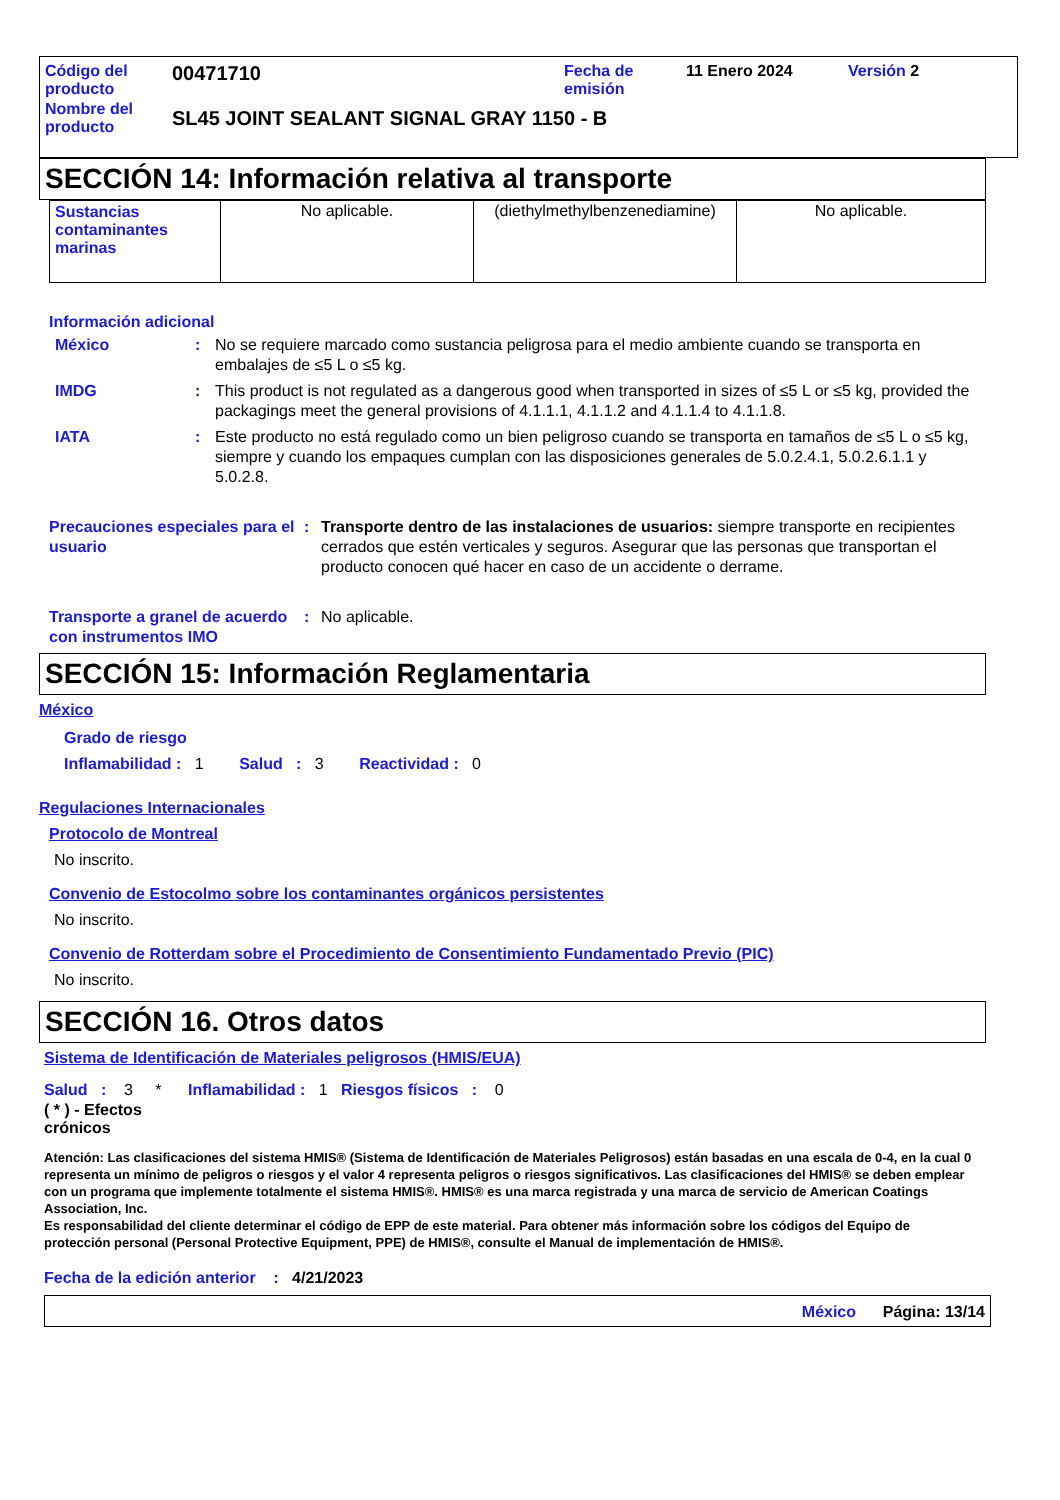| Código del producto | 00471710 | Fecha de emisión | 11 Enero 2024 | Versión 2 |
| Nombre del producto | SL45 JOINT SEALANT SIGNAL GRAY 1150 - B | | | |
SECCIÓN 14: Información relativa al transporte
| Sustancias contaminantes marinas | No aplicable. | (diethylmethylbenzenediamine) | No aplicable. |
Información adicional
México: No se requiere marcado como sustancia peligrosa para el medio ambiente cuando se transporta en embalajes de ≤5 L o ≤5 kg.
IMDG: This product is not regulated as a dangerous good when transported in sizes of ≤5 L or ≤5 kg, provided the packagings meet the general provisions of 4.1.1.1, 4.1.1.2 and 4.1.1.4 to 4.1.1.8.
IATA: Este producto no está regulado como un bien peligroso cuando se transporta en tamaños de ≤5 L o ≤5 kg, siempre y cuando los empaques cumplan con las disposiciones generales de 5.0.2.4.1, 5.0.2.6.1.1 y 5.0.2.8.
Precauciones especiales para el usuario: Transporte dentro de las instalaciones de usuarios: siempre transporte en recipientes cerrados que estén verticales y seguros. Asegurar que las personas que transportan el producto conocen qué hacer en caso de un accidente o derrame.
Transporte a granel de acuerdo con instrumentos IMO: No aplicable.
SECCIÓN 15: Información Reglamentaria
México
Grado de riesgo
Inflamabilidad : 1 Salud : 3 Reactividad : 0
Regulaciones Internacionales
Protocolo de Montreal
No inscrito.
Convenio de Estocolmo sobre los contaminantes orgánicos persistentes
No inscrito.
Convenio de Rotterdam sobre el Procedimiento de Consentimiento Fundamentado Previo (PIC)
No inscrito.
SECCIÓN 16. Otros datos
Sistema de Identificación de Materiales peligrosos (HMIS/EUA)
Salud : 3 * Inflamabilidad : 1 Riesgos físicos : 0
( * ) - Efectos crónicos
Atención: Las clasificaciones del sistema HMIS® (Sistema de Identificación de Materiales Peligrosos) están basadas en una escala de 0-4, en la cual 0 representa un mínimo de peligros o riesgos y el valor 4 representa peligros o riesgos significativos. Las clasificaciones del HMIS® se deben emplear con un programa que implemente totalmente el sistema HMIS®. HMIS® es una marca registrada y una marca de servicio de American Coatings Association, Inc.
Es responsabilidad del cliente determinar el código de EPP de este material. Para obtener más información sobre los códigos del Equipo de protección personal (Personal Protective Equipment, PPE) de HMIS®, consulte el Manual de implementación de HMIS®.
Fecha de la edición anterior : 4/21/2023
México Página: 13/14